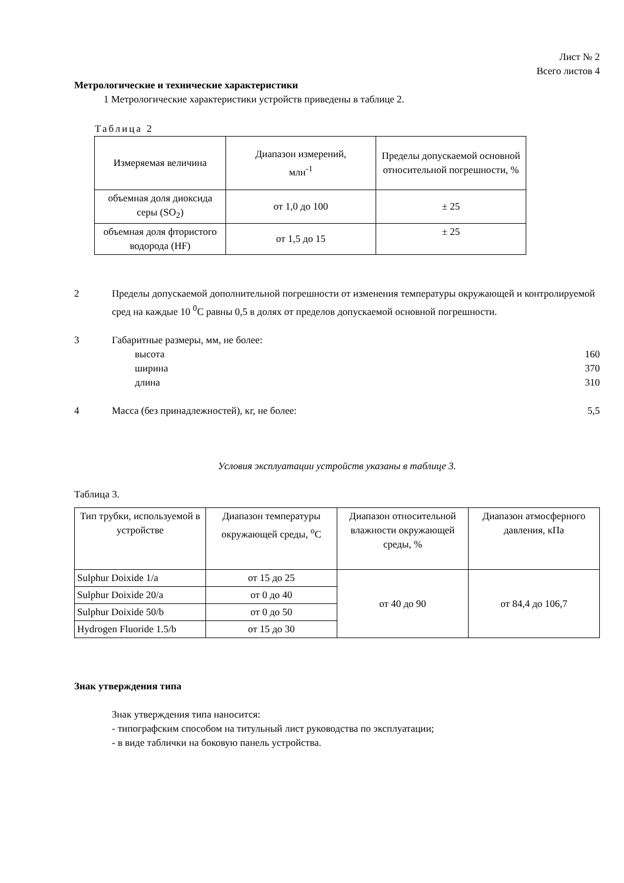Лист № 2
Всего листов 4
Метрологические и технические характеристики
1 Метрологические характеристики устройств приведены в таблице 2.
Таблица 2
| Измеряемая величина | Диапазон измерений, млн<sup>-1</sup> | Пределы допускаемой основной относительной погрешности, % |
| --- | --- | --- |
| объемная доля диоксида серы (SO<sub>2</sub>) | от 1,0 до 100 | ± 25 |
| объемная доля фтористого водорода (HF) | от 1,5 до 15 | ± 25 |
2 Пределы допускаемой дополнительной погрешности от изменения температуры окружающей и контролируемой сред на каждые 10 <sup>0</sup>С равны 0,5 в долях от пределов допускаемой основной погрешности.
3 Габаритные размеры, мм, не более:
высота 160
ширина 370
длина 310
4 Масса (без принадлежностей), кг, не более: 5,5
Условия эксплуатации устройств указаны в таблице 3.
Таблица 3.
| Тип трубки, используемой в устройстве | Диапазон температуры окружающей среды, <sup>о</sup>С | Диапазон относительной влажности окружающей среды, % | Диапазон атмосферного давления, кПа |
| --- | --- | --- | --- |
| Sulphur Doixide 1/a | от 15 до 25 | от 40 до 90 | от 84,4 до 106,7 |
| Sulphur Doixide 20/a | от 0 до 40 | | |
| Sulphur Doixide 50/b | от 0 до 50 | | |
| Hydrogen Fluoride 1.5/b | от 15 до 30 | | |
Знак утверждения типа
Знак утверждения типа наносится:
- типографским способом на титульный лист руководства по эксплуатации;
- в виде таблички на боковую панель устройства.